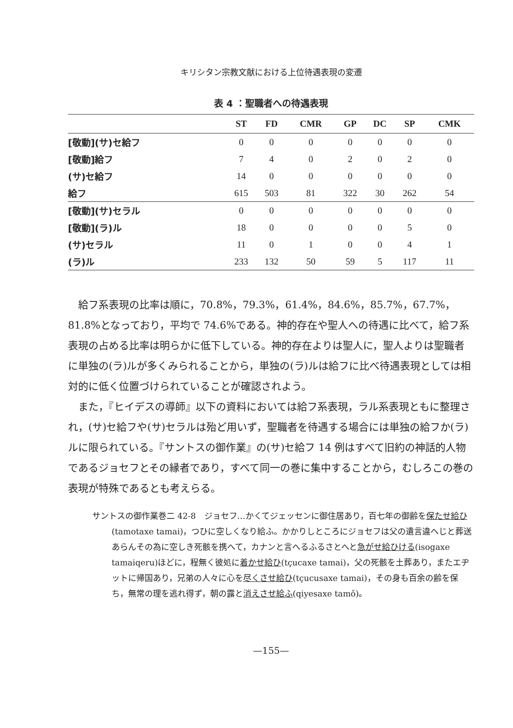キリシタン宗教文献における上位待遇表現の変遷
表 4 ：聖職者への待遇表現
| | ST | FD | CMR | GP | DC | SP | CMK |
| --- | --- | --- | --- | --- | --- | --- | --- |
| [敬動](サ)セ給フ | 0 | 0 | 0 | 0 | 0 | 0 | 0 |
| [敬動]給フ | 7 | 4 | 0 | 2 | 0 | 2 | 0 |
| (サ)セ給フ | 14 | 0 | 0 | 0 | 0 | 0 | 0 |
| 給フ | 615 | 503 | 81 | 322 | 30 | 262 | 54 |
| [敬動](サ)セラル | 0 | 0 | 0 | 0 | 0 | 0 | 0 |
| [敬動](ラ)ル | 18 | 0 | 0 | 0 | 0 | 5 | 0 |
| (サ)セラル | 11 | 0 | 1 | 0 | 0 | 4 | 1 |
| (ラ)ル | 233 | 132 | 50 | 59 | 5 | 117 | 11 |
給フ系表現の比率は順に，70.8%，79.3%，61.4%，84.6%，85.7%，67.7%，81.8%となっており，平均で 74.6%である。神的存在や聖人への待遇に比べて，給フ系表現の占める比率は明らかに低下している。神的存在よりは聖人に，聖人よりは聖職者に単独の(ラ)ルが多くみられることから，単独の(ラ)ルは給フに比べ待遇表現としては相対的に低く位置づけられていることが確認されよう。
また，『ヒイデスの導師』以下の資料においては給フ系表現，ラル系表現ともに整理され，(サ)セ給フや(サ)セラルは殆ど用いず，聖職者を待遇する場合には単独の給フか(ラ)ルに限られている。『サントスの御作業』の(サ)セ給フ 14 例はすべて旧約の神話的人物であるジョセフとその縁者であり，すべて同一の巻に集中することから，むしろこの巻の表現が特殊であるとも考えらる。
サントスの御作業巻二 42-8　ジョセフ…かくてジェッセンに御住居あり，百七年の御齢を保たせ給ひ(tamotaxe tamai)，つひに空しくなり給ふ。かかりしところにジョセフは父の遺言違へじと葬送あらんその為に空しき死骸を携へて，カナンと言へるふるさとへと急がせ給ひける(isogaxe tamaiqeru)ほどに，程無く彼処に着かせ給ひ(tçucaxe tamai)，父の死骸を土葬あり，またエヂットに帰国あり，兄弟の人々に心を尽くさせ給ひ(tçucusaxe tamai)，その身も百余の齢を保ち，無常の理を逃れ得ず，朝の露と消えさせ給ふ(qiyesaxe tamǒ)。
—155—